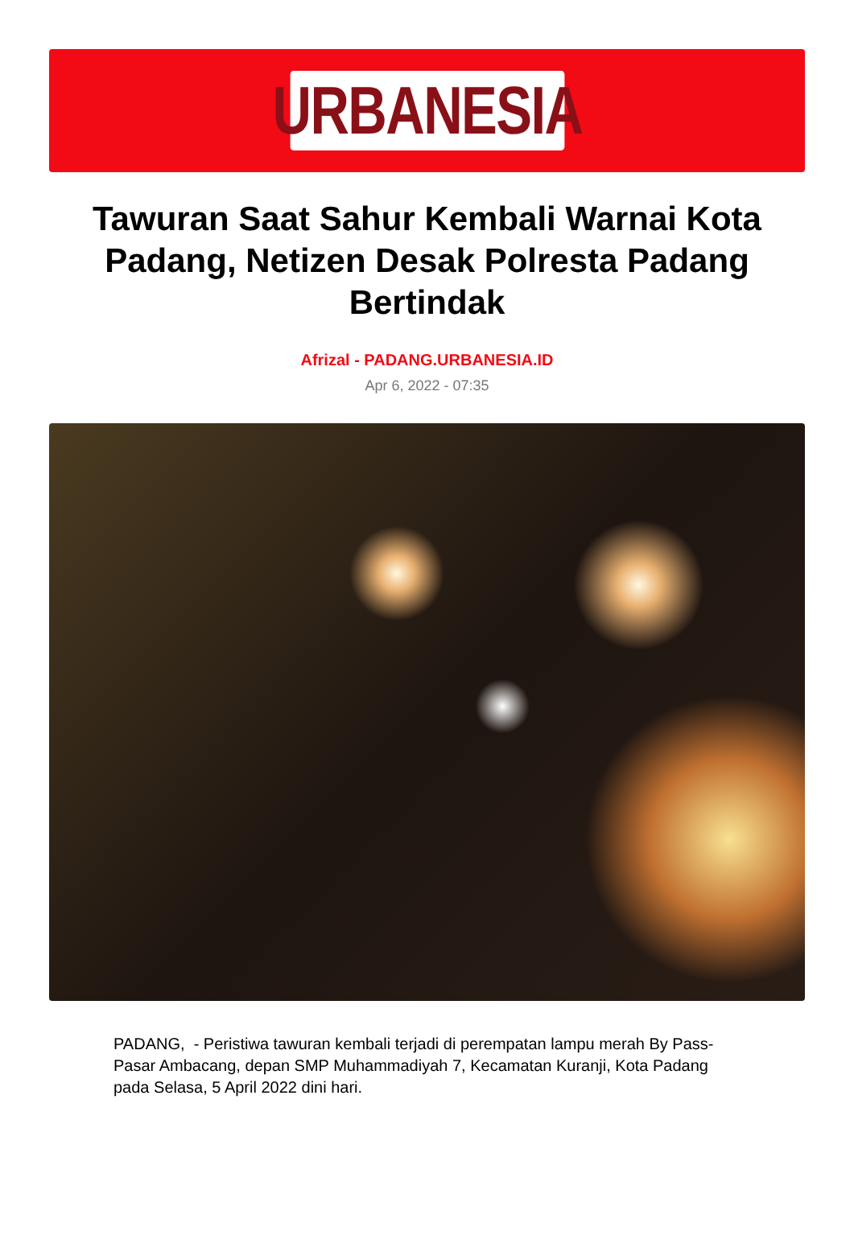URBANESIA
Tawuran Saat Sahur Kembali Warnai Kota Padang, Netizen Desak Polresta Padang Bertindak
Afrizal - PADANG.URBANESIA.ID
Apr 6, 2022 - 07:35
PADANG, - Peristiwa tawuran kembali terjadi di perempatan lampu merah By Pass-Pasar Ambacang, depan SMP Muhammadiyah 7, Kecamatan Kuranji, Kota Padang pada Selasa, 5 April 2022 dini hari.